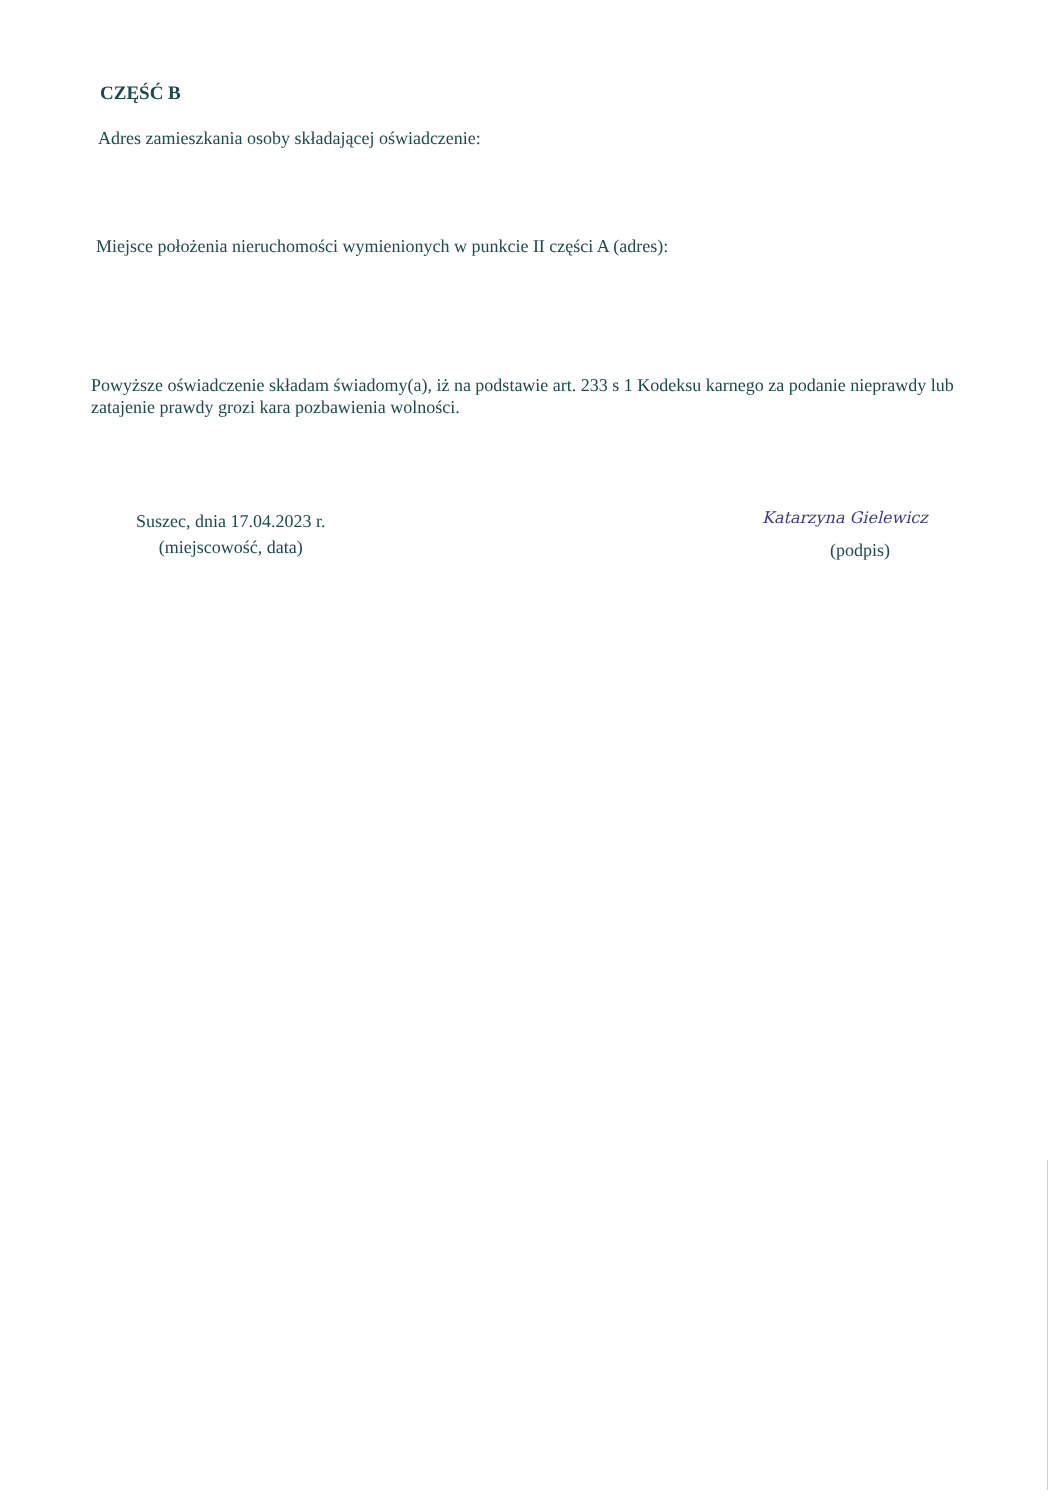CZĘŚĆ B
Adres zamieszkania osoby składającej oświadczenie:
Miejsce położenia nieruchomości wymienionych w punkcie II części A (adres):
Powyższe oświadczenie składam świadomy(a), iż na podstawie art. 233 s 1 Kodeksu karnego za podanie nieprawdy lub zatajenie prawdy grozi kara pozbawienia wolności.
Suszec, dnia 17.04.2023 r.
(miejscowość, data)
Katarzyna Gielewicz
(podpis)